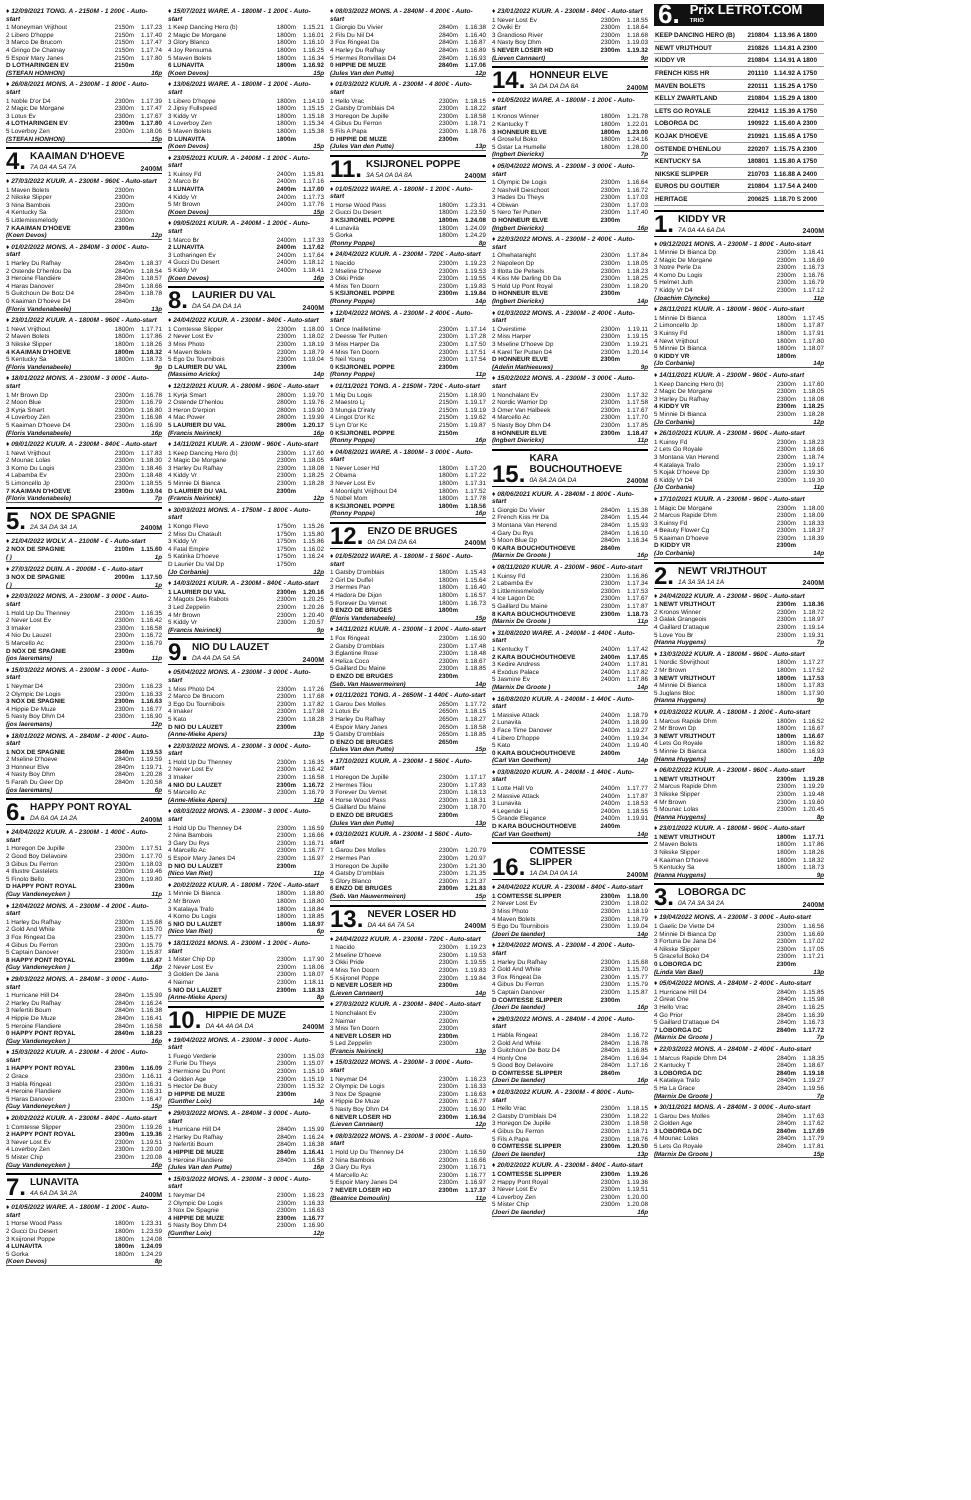♦ 12/09/2021 TONG. A - 2150M - 1 200€ - Auto-start
1 Moneyman Vrijthout 2150m 1.17.23
2 Libero D'hoppe 2150m 1.17.40
3 Marco De Brucom 2150m 1.17.47
4 Gringo De Chatnay 2150m 1.17.74
5 Espoir Mary Janes 2150m 1.17.80
D LOTHARINGEN EV 2150m
(STEFAN HONHON) 16p
♦ 26/08/2021 MONS. A - 2300M - 1 800€ - Auto-start
1 Noble D'or D4 2300m 1.17.39
2 Magic De Morgane 2300m 1.17.47
3 Lotus Ev 2300m 1.17.67
4 LOTHARINGEN EV 2300m 1.17.80
5 Loverboy Zen 2300m 1.18.06
(STEFAN HONHON) 15p
4. KAAIMAN D'HOEVE
7A 0A 4A 5A 7A 2400M
♦ 27/03/2022 KUUR. A - 2300M - 960€ - Auto-start
1 Maven Bolets 2300m
2 Nikske Slipper 2300m
3 Nina Bambois 2300m
4 Kentucky Sa 2300m
5 Littlemissmelody 2300m
7 KAAIMAN D'HOEVE 2300m
(Koen Devos) 12p
♦ 01/02/2022 MONS. A - 2840M - 3 000€ - Auto-start
1 Harley Du Rafhay 2840m 1.18.37
2 Ostende D'henlou Da 2840m 1.18.54
3 Heroine Flandiere 2840m 1.18.57
4 Haras Danover 2840m 1.18.66
5 Guitchoun De Botz D4 2840m 1.18.78
0 Kaaiman D'hoeve D4 2840m
(Floris Vandenabeele) 13p
♦ 23/01/2022 KUUR. A - 1800M - 960€ - Auto-start
1 Newt Vrijthout 1800m 1.17.71
2 Maven Bolets 1800m 1.17.86
3 Nikske Slipper 1800m 1.18.26
4 KAAIMAN D'HOEVE 1800m 1.18.32
5 Kentucky Sa 1800m 1.18.73
(Floris Vandenabeele) 9p
♦ 18/01/2022 MONS. A - 2300M - 3 000€ - Auto-start
1 Mr Brown Dp 2300m 1.16.78
2 Moon Blue 2300m 1.16.79
3 Kyrja Smart 2300m 1.16.80
4 Loverboy Zen 2300m 1.16.98
5 Kaaiman D'hoeve D4 2300m 1.16.99
(Floris Vandenabeele) 16p
♦ 09/01/2022 KUUR. A - 2300M - 840€ - Auto-start
1 Newt Vrijthout 2300m 1.17.83
2 Mounac Lolas 2300m 1.18.30
3 Komo Du Logis 2300m 1.18.46
4 Labamba Ev 2300m 1.18.48
5 Limoncello Jp 2300m 1.18.55
7 KAAIMAN D'HOEVE 2300m 1.19.04
(Floris Vandenabeele) 7p
5. NOX DE SPAGNIE
2A 3A DA 3A 1A 2400M
♦ 21/04/2022 WOLV. A - 2100M - € - Auto-start
2 NOX DE SPAGNIE 2100m 1.15.60
( ) 1p
♦ 27/03/2022 DUIN. A - 2000M - € - Auto-start
3 NOX DE SPAGNIE 2000m 1.17.50
( ) 1p
♦ 22/03/2022 MONS. A - 2300M - 3 000€ - Auto-start
1 Hold Up Du Thenney 2300m 1.16.35
2 Never Lost Ev 2300m 1.16.42
3 Imaker 2300m 1.16.58
4 Nio Du Lauzet 2300m 1.16.72
5 Marcello Ac 2300m 1.16.79
D NOX DE SPAGNIE 2300m
(jos laeremans) 11p
♦ 15/03/2022 MONS. A - 2300M - 3 000€ - Auto-start
1 Neymar D4 2300m 1.16.23
2 Olympic De Logis 2300m 1.16.33
3 NOX DE SPAGNIE 2300m 1.16.63
4 Hippie De Muze 2300m 1.16.77
5 Nasty Boy Dhm D4 2300m 1.16.90
(jos laeremans) 12p
♦ 18/01/2022 MONS. A - 2840M - 2 400€ - Auto-start
1 NOX DE SPAGNIE 2840m 1.19.53
2 Mseline D'hoeve 2840m 1.19.59
3 Honneur Elve 2840m 1.19.71
4 Nasty Boy Dhm 2840m 1.20.28
5 Farah Du Geer Dp 2840m 1.20.58
(jos laeremans) 6p
6. HAPPY PONT ROYAL
DA 8A 0A 1A 2A 2400M
♦ 24/04/2022 KUUR. A - 2300M - 1 400€ - Auto-start
1 Horegon De Jupille 2300m 1.17.51
2 Good Boy Delavoire 2300m 1.17.70
3 Gibus Du Ferron 2300m 1.18.03
4 Illustre Castelets 2300m 1.19.46
5 Finolo Bello 2300m 1.19.80
D HAPPY PONT ROYAL 2300m
(Guy Vandeneycken ) 11p
♦ 12/04/2022 MONS. A - 2300M - 4 200€ - Auto-start
1 Harley Du Rafhay 2300m 1.15.68
2 Gold And White 2300m 1.15.70
3 Fox Ringeat Da 2300m 1.15.77
4 Gibus Du Ferron 2300m 1.15.79
5 Captain Danover 2300m 1.15.87
8 HAPPY PONT ROYAL 2300m 1.16.47
(Guy Vandeneycken ) 16p
♦ 29/03/2022 MONS. A - 2840M - 3 000€ - Auto-start
1 Hurricane Hill D4 2840m 1.15.99
2 Harley Du Rafhay 2840m 1.16.24
3 Nefertiti Boum 2840m 1.16.38
4 Hippie De Muze 2840m 1.16.41
5 Heroine Flandiere 2840m 1.16.58
0 HAPPY PONT ROYAL 2840m 1.18.23
(Guy Vandeneycken ) 16p
♦ 15/03/2022 KUUR. A - 2300M - 4 200€ - Auto-start
1 HAPPY PONT ROYAL 2300m 1.16.09
2 Grace 2300m 1.16.11
3 Habla Ringeat 2300m 1.16.31
4 Heroine Flandiere 2300m 1.16.31
5 Haras Danover 2300m 1.16.47
(Guy Vandeneycken ) 15p
♦ 20/02/2022 KUUR. A - 2300M - 840€ - Auto-start
1 Comtesse Slipper 2300m 1.19.26
2 HAPPY PONT ROYAL 2300m 1.19.36
3 Never Lost Ev 2300m 1.19.51
4 Loverboy Zen 2300m 1.20.00
5 Mister Chip 2300m 1.20.08
(Guy Vandeneycken ) 16p
7. LUNAVITA
4A 6A DA 3A 2A 2400M
♦ 01/05/2022 WARE. A - 1800M - 1 200€ - Auto-start
1 Horse Wood Pass 1800m 1.23.31
2 Gucci Du Desert 1800m 1.23.59
3 Ksijronel Poppe 1800m 1.24.08
4 LUNAVITA 1800m 1.24.09
5 Gorka 1800m 1.24.29
(Koen Devos) 8p
♦ 15/07/2021 WARE. A - 1800M - 1 200€ - Auto-start
1 Keep Dancing Hero (b) 1800m 1.15.21
2 Magic De Morgane 1800m 1.16.01
3 Glory Blanco 1800m 1.16.10
4 Joy Rensuma 1800m 1.16.25
5 Maven Bolets 1800m 1.16.34
6 LUNAVITA 1800m 1.16.92
(Koen Devos) 15p
♦ 13/06/2021 WARE. A - 1800M - 1 200€ - Auto-start
1 Libero D'hoppe 1800m 1.14.19
2 Jipsy Fullspeed 1800m 1.15.15
3 Kiddy Vr 1800m 1.15.18
4 Loverboy Zen 1800m 1.15.34
5 Maven Bolets 1800m 1.15.38
D LUNAVITA 1800m
(Koen Devos) 15p
♦ 23/05/2021 KUUR. A - 2400M - 1 200€ - Auto-start
1 Kuinsy Fd 2400m 1.15.81
2 Marco Br 2400m 1.17.16
3 LUNAVITA 2400m 1.17.60
4 Kiddy Vr 2400m 1.17.73
5 Mr Brown 2400m 1.17.76
(Koen Devos) 15p
♦ 09/05/2021 KUUR. A - 2400M - 1 200€ - Auto-start
1 Marco Br 2400m 1.17.33
2 LUNAVITA 2400m 1.17.62
3 Lotharingen Ev 2400m 1.17.64
4 Gucci Du Desert 2400m 1.18.12
5 Kiddy Vr 2400m 1.18.41
(Koen Devos) 16p
8. LAURIER DU VAL
DA 5A DA DA 1A 2400M
♦ 24/04/2022 KUUR. A - 2300M - 840€ - Auto-start
1 Comtesse Slipper 2300m 1.18.00
2 Never Lost Ev 2300m 1.18.02
3 Miss Photo 2300m 1.18.19
4 Maven Bolets 2300m 1.18.79
5 Ego Du Tournibois 2300m 1.19.04
D LAURIER DU VAL 2300m
(Massimo Arickx) 14p
♦ 12/12/2021 KUUR. A - 2800M - 960€ - Auto-start
1 Kyrja Smart 2800m 1.19.70
2 Ostende D'henlou 2800m 1.19.76
3 Heron D'erpion 2800m 1.19.90
4 Mac Power 2800m 1.19.99
5 LAURIER DU VAL 2800m 1.20.17
(Francis Neirinck) 16p
♦ 14/11/2021 KUUR. A - 2300M - 960€ - Auto-start
1 Keep Dancing Hero (b) 2300m 1.17.60
2 Magic De Morgane 2300m 1.18.05
3 Harley Du Rafhay 2300m 1.18.08
4 Kiddy Vr 2300m 1.18.25
5 Minnie Di Bianca 2300m 1.18.28
D LAURIER DU VAL 2300m
(Francis Neirinck) 12p
♦ 30/03/2021 MONS. A - 1750M - 1 800€ - Auto-start
1 Kongo Flevo 1750m 1.15.26
2 Miss Du Chatault 1750m 1.15.80
3 Kiddy Vr 1750m 1.15.86
4 Fatal Empire 1750m 1.16.02
5 Katinka D'hoeve 1750m 1.16.24
D Laurier Du Val Dp 1750m
(Jo Corbanie) 12p
♦ 14/03/2021 KUUR. A - 2300M - 840€ - Auto-start
1 LAURIER DU VAL 2300m 1.20.16
2 Magots Des Rabots 2300m 1.20.25
3 Led Zeppelin 2300m 1.20.26
4 Mr Brown 2300m 1.20.40
5 Kiddy Vr 2300m 1.20.57
(Francis Neirinck) 9p
9. NIO DU LAUZET
DA 4A DA 5A 5A 2400M
♦ 05/04/2022 MONS. A - 2300M - 3 000€ - Auto-start
1 Miss Photo D4 2300m 1.17.26
2 Marco De Brucom 2300m 1.17.68
3 Ego Du Tournibois 2300m 1.17.82
4 Imaker 2300m 1.17.98
5 Kato 2300m 1.18.28
D NIO DU LAUZET 2300m
(Anne-Mieke Apers) 13p
♦ 22/03/2022 MONS. A - 2300M - 3 000€ - Auto-start
1 Hold Up Du Thenney 2300m 1.16.35
2 Never Lost Ev 2300m 1.16.42
3 Imaker 2300m 1.16.58
4 NIO DU LAUZET 2300m 1.16.72
5 Marcello Ac 2300m 1.16.79
(Anne-Mieke Apers) 11p
♦ 08/03/2022 MONS. A - 2300M - 3 000€ - Auto-start
1 Hold Up Du Thenney D4 2300m 1.16.59
2 Nina Bambois 2300m 1.16.66
3 Gary Du Rys 2300m 1.16.71
4 Marcello Ac 2300m 1.16.77
5 Espoir Mary Janes D4 2300m 1.16.97
D NIO DU LAUZET 2300m
(Nico Van Riet) 11p
♦ 20/02/2022 KUUR. A - 1800M - 720€ - Auto-start
1 Minnie Di Bianca 1800m 1.18.80
2 Mr Brown 1800m 1.18.80
3 Katalaya Trafo 1800m 1.18.84
4 Komo Du Logis 1800m 1.18.85
5 NIO DU LAUZET 1800m 1.18.97
(Nico Van Riet) 6p
♦ 18/11/2021 MONS. A - 2300M - 1 200€ - Auto-start
1 Mister Chip Dp 2300m 1.17.90
2 Never Lost Ev 2300m 1.18.06
3 Golden De Jana 2300m 1.18.07
4 Naimar 2300m 1.18.11
5 NIO DU LAUZET 2300m 1.18.33
(Anne-Mieke Apers) 8p
10. HIPPIE DE MUZE
DA 4A 4A 0A DA 2400M
♦ 19/04/2022 MONS. A - 2300M - 3 000€ - Auto-start
1 Fuego Verderie 2300m 1.15.03
2 Furie Du Theys 2300m 1.15.07
3 Hermione Du Pont 2300m 1.15.10
4 Golden Age 2300m 1.15.19
5 Hector De Bucy 2300m 1.15.32
D HIPPIE DE MUZE 2300m
(Gunther Loix) 14p
♦ 29/03/2022 MONS. A - 2840M - 3 000€ - Auto-start
1 Hurricane Hill D4 2840m 1.15.99
2 Harley Du Rafhay 2840m 1.16.24
3 Nefertiti Boum 2840m 1.16.38
4 HIPPIE DE MUZE 2840m 1.16.41
5 Heroine Flandiere 2840m 1.16.58
(Jules Van den Putte) 16p
♦ 15/03/2022 MONS. A - 2300M - 3 000€ - Auto-start
1 Neymar D4 2300m 1.16.23
2 Olympic De Logis 2300m 1.16.33
3 Nox De Spagnie 2300m 1.16.63
4 HIPPIE DE MUZE 2300m 1.16.77
5 Nasty Boy Dhm D4 2300m 1.16.90
(Gunther Loix) 12p
♦ 08/03/2022 MONS. A - 2840M - 4 200€ - Auto-start
1 Giorgio Du Vivier 2840m 1.16.38
2 Fils Du Nil D4 2840m 1.16.40
3 Fox Ringeat Da 2840m 1.16.87
4 Harley Du Rafhay 2840m 1.16.89
5 Hermes Ronvillais D4 2840m 1.16.93
0 HIPPIE DE MUZE 2840m 1.17.06
(Jules Van den Putte) 12p
♦ 01/03/2022 KUUR. A - 2300M - 4 800€ - Auto-start
1 Hello Vrac 2300m 1.18.15
2 Gatsby D'omblais D4 2300m 1.18.22
3 Horegon De Jupille 2300m 1.18.58
4 Gibus Du Ferron 2300m 1.18.71
5 Fils A Papa 2300m 1.18.76
D HIPPIE DE MUZE 2300m
(Jules Van den Putte) 13p
11. KSIJRONEL POPPE
3A 5A 0A 0A 8A 2400M
♦ 01/05/2022 WARE. A - 1800M - 1 200€ - Auto-start
1 Horse Wood Pass 1800m 1.23.31
2 Gucci Du Desert 1800m 1.23.59
3 KSIJRONEL POPPE 1800m 1.24.08
4 Lunavita 1800m 1.24.09
5 Gorka 1800m 1.24.29
(Ronny Poppe) 8p
♦ 24/04/2022 KUUR. A - 2300M - 720€ - Auto-start
1 Nacido 2300m 1.19.23
2 Mseline D'hoeve 2300m 1.19.53
3 Okki Pride 2300m 1.19.55
4 Miss Ten Doorn 2300m 1.19.83
5 KSIJRONEL POPPE 2300m 1.19.84
(Ronny Poppe) 14p
♦ 12/04/2022 MONS. A - 2300M - 2 400€ - Auto-start
1 Once Inalifetime 2300m 1.17.14
2 Deesse Ter Putten 2300m 1.17.28
3 Miss Harper Da 2300m 1.17.50
4 Miss Ten Doorn 2300m 1.17.51
5 Neil Young 2300m 1.17.54
0 KSIJRONEL POPPE 2300m
(Ronny Poppe) 11p
♦ 01/11/2021 TONG. A - 2150M - 720€ - Auto-start
1 Mig Du Logis 2150m 1.18.90
2 Maestro Lj 2150m 1.19.17
3 Mungia D'iraty 2150m 1.19.19
4 Lingot D'or Kc 2150m 1.19.62
5 Lyn D'or Kc 2150m 1.19.87
0 KSIJRONEL POPPE 2150m
(Ronny Poppe) 16p
♦ 04/08/2021 WARE. A - 1800M - 3 000€ - Auto-start
1 Never Loser Hd 1800m 1.17.20
2 Obama 1800m 1.17.22
3 Never Lost Ev 1800m 1.17.31
4 Moonlight Vrijthout D4 1800m 1.17.52
5 Nobel Mom 1800m 1.17.78
8 KSIJRONEL POPPE 1800m 1.18.56
(Ronny Poppe) 16p
12. ENZO DE BRUGES
0A DA DA DA 6A 2400M
♦ 01/05/2022 WARE. A - 1800M - 1 560€ - Auto-start
1 Gatsby D'omblais 1800m 1.15.43
2 Girl De Duffel 1800m 1.15.64
3 Hermes Pan 1800m 1.16.40
4 Hadora De Dijon 1800m 1.16.57
5 Forever Du Vernet 1800m 1.16.73
0 ENZO DE BRUGES 1800m
(Floris Vandenabeele) 15p
♦ 14/11/2021 KUUR. A - 2300M - 1 200€ - Auto-start
1 Fox Ringeat 2300m 1.16.90
2 Gatsby D'omblais 2300m 1.17.48
3 Eglantine Rose 2300m 1.18.48
4 Heliza Coco 2300m 1.18.67
5 Gaillard Du Maine 2300m 1.18.85
D ENZO DE BRUGES 2300m
(Seb. Van Hauwermeiren) 14p
♦ 01/11/2021 TONG. A - 2650M - 1 440€ - Auto-start
1 Garou Des Molles 2650m 1.17.72
2 Lotus Ev 2650m 1.18.15
3 Harley Du Rafhay 2650m 1.18.27
4 Espoir Mary Janes 2650m 1.18.58
5 Gatsby D'omblais 2650m 1.18.85
D ENZO DE BRUGES 2650m
(Jules Van den Putte) 15p
♦ 17/10/2021 KUUR. A - 2300M - 1 560€ - Auto-start
1 Horegon De Jupille 2300m 1.17.17
2 Hermes Tilou 2300m 1.17.83
3 Forever Du Vernet 2300m 1.18.13
4 Horse Wood Pass 2300m 1.18.31
5 Gaillard Du Maine 2300m 1.18.70
D ENZO DE BRUGES 2300m
(Jules Van den Putte) 13p
♦ 03/10/2021 KUUR. A - 2300M - 1 560€ - Auto-start
1 Garou Des Molles 2300m 1.20.79
2 Hermes Pan 2300m 1.20.97
3 Horegon De Jupille 2300m 1.21.30
4 Gatsby D'omblais 2300m 1.21.35
5 Glory Blanco 2300m 1.21.37
6 ENZO DE BRUGES 2300m 1.21.83
(Seb. Van Hauwermeiren) 15p
13. NEVER LOSER HD
DA 4A 6A 7A 5A 2400M
♦ 24/04/2022 KUUR. A - 2300M - 720€ - Auto-start
1 Nacido 2300m 1.19.23
2 Mseline D'hoeve 2300m 1.19.53
3 Okki Pride 2300m 1.19.55
4 Miss Ten Doorn 2300m 1.19.83
5 Ksijronel Poppe 2300m 1.19.84
D NEVER LOSER HD 2300m
(Lieven Cannaert) 14p
♦ 27/03/2022 KUUR. A - 2300M - 840€ - Auto-start
1 Nonchalant Ev 2300m
2 Naimar 2300m
3 Miss Ten Doorn 2300m
4 NEVER LOSER HD 2300m
5 Led Zeppelin 2300m
(Francis Neirinck) 13p
♦ 15/03/2022 MONS. A - 2300M - 3 000€ - Auto-start
1 Neymar D4 2300m 1.16.23
2 Olympic De Logis 2300m 1.16.33
3 Nox De Spagnie 2300m 1.16.63
4 Hippie De Muze 2300m 1.16.77
5 Nasty Boy Dhm D4 2300m 1.16.90
6 NEVER LOSER HD 2300m 1.16.94
(Lieven Cannaert) 12p
♦ 08/03/2022 MONS. A - 2300M - 3 000€ - Auto-start
1 Hold Up Du Thenney D4 2300m 1.16.59
2 Nina Bambois 2300m 1.16.66
3 Gary Du Rys 2300m 1.16.71
4 Marcello Ac 2300m 1.16.77
5 Espoir Mary Janes D4 2300m 1.16.97
7 NEVER LOSER HD 2300m 1.17.37
(Beatrice Demoulin) 11p
♦ 23/01/2022 KUUR. A - 2300M - 840€ - Auto-start
1 Never Lost Ev 2300m 1.18.55
2 Owiki Er 2300m 1.18.64
3 Grandioso River 2300m 1.18.68
4 Nasty Boy Dhm 2300m 1.19.03
5 NEVER LOSER HD 2300m 1.19.32
(Lieven Cannaert) 9p
14. HONNEUR ELVE
3A DA DA DA 8A 2400M
♦ 01/05/2022 WARE. A - 1800M - 1 200€ - Auto-start
1 Kronos Winner 1800m 1.21.78
2 Kantucky T 1800m 1.22.01
3 HONNEUR ELVE 1800m 1.23.00
4 Groseful Boko 1800m 1.24.16
5 Gstar La Humelle 1800m 1.28.00
(Ingbert Dierickx) 7p
♦ 05/04/2022 MONS. A - 2300M - 3 000€ - Auto-start
1 Olympic De Logis 2300m 1.16.64
2 Nashvill Dieschoot 2300m 1.16.72
3 Hades Du Theys 2300m 1.17.03
4 Obiwan 2300m 1.17.03
5 Nero Ter Putten 2300m 1.17.40
D HONNEUR ELVE 2300m
(Ingbert Dierickx) 16p
♦ 22/03/2022 MONS. A - 2300M - 2 400€ - Auto-start
1 Ohwhatanight 2300m 1.17.84
2 Napoleon Dp 2300m 1.18.05
3 Illotta De Pelsels 2300m 1.18.23
4 Kiss Me Darling Db Da 2300m 1.18.25
5 Hold Up Pont Royal 2300m 1.18.29
D HONNEUR ELVE 2300m
(Ingbert Dierickx) 14p
♦ 01/03/2022 MONS. A - 2300M - 2 400€ - Auto-start
1 Overstime 2300m 1.19.11
2 Miss Harper 2300m 1.19.15
3 Mseline D'hoeve Dp 2300m 1.19.21
4 Karel Ter Putten D4 2300m 1.20.14
D HONNEUR ELVE 2300m
(Adelin Mathieeuws) 9p
♦ 15/02/2022 MONS. A - 2300M - 3 000€ - Auto-start
1 Nonchalant Ev 2300m 1.17.32
2 Nordic Warrior Dp 2300m 1.17.58
3 Omer Van Halbeek 2300m 1.17.67
4 Marcello Ac 2300m 1.17.70
5 Nasty Boy Dhm D4 2300m 1.17.85
8 HONNEUR ELVE 2300m 1.18.47
(Ingbert Dierickx) 11p
15. KARA BOUCHOUTHOEVE
0A 8A 2A 0A DA 2400M
♦ 08/06/2021 KUUR. A - 2840M - 1 800€ - Auto-start
1 Giorgio Du Vivier 2840m 1.15.38
2 French Kiss Hr Da 2840m 1.15.44
3 Montana Van Herend 2840m 1.15.93
4 Gary Du Rys 2840m 1.16.10
5 Moon Blue Dp 2840m 1.16.34
0 KARA BOUCHOUTHOEVE 2840m
(Marnix De Groote ) 16p
♦ 08/11/2020 KUUR. A - 2300M - 960€ - Auto-start
1 Kuinsy Fd 2300m 1.16.86
2 Labamba Ev 2300m 1.17.34
3 Littlemissmelody 2300m 1.17.53
4 Ice Lagon Dc 2300m 1.17.67
5 Gaillard Du Maine 2300m 1.17.87
8 KARA BOUCHOUTHOEVE 2300m 1.18.73
(Marnix De Groote ) 11p
♦ 31/08/2020 WARE. A - 2400M - 1 440€ - Auto-start
1 Kentucky T 2400m 1.17.42
2 KARA BOUCHOUTHOEVE 2400m 1.17.65
3 Kedire Andress 2400m 1.17.81
4 Exodus Palace 2400m 1.17.82
5 Jasmine Ev 2400m 1.17.86
(Marnix De Groote ) 14p
♦ 16/08/2020 KUUR. A - 2400M - 1 440€ - Auto-start
1 Massive Attack 2400m 1.18.79
2 Lunavita 2400m 1.18.99
3 Face Time Danover 2400m 1.19.27
4 Libero D'hoppe 2400m 1.19.34
5 Kato 2400m 1.19.40
0 KARA BOUCHOUTHOEVE 2400m
(Carl Van Goethem) 14p
♦ 03/08/2020 KUUR. A - 2400M - 1 440€ - Auto-start
1 Lotte Hall Vo 2400m 1.17.77
2 Massive Attack 2400m 1.17.87
3 Lunavita 2400m 1.18.53
4 Legende Lj 2400m 1.18.55
5 Grande Elegance 2400m 1.19.91
D KARA BOUCHOUTHOEVE 2400m
(Carl Van Goethem) 14p
16. COMTESSE SLIPPER
1A DA DA 0A 1A 2400M
♦ 24/04/2022 KUUR. A - 2300M - 840€ - Auto-start
1 COMTESSE SLIPPER 2300m 1.18.00
2 Never Lost Ev 2300m 1.18.02
3 Miss Photo 2300m 1.18.19
4 Maven Bolets 2300m 1.18.79
5 Ego Du Tournibois 2300m 1.19.04
(Joeri De Iaender) 14p
♦ 12/04/2022 MONS. A - 2300M - 4 200€ - Auto-start
1 Harley Du Rafhay 2300m 1.15.68
2 Gold And White 2300m 1.15.70
3 Fox Ringeat Da 2300m 1.15.77
4 Gibus Du Ferron 2300m 1.15.79
5 Captain Danover 2300m 1.15.87
D COMTESSE SLIPPER 2300m
(Joeri De Iaender) 16p
♦ 29/03/2022 MONS. A - 2840M - 4 200€ - Auto-start
1 Habla Ringeat 2840m 1.16.72
2 Gold And White 2840m 1.16.78
3 Guitchoun De Botz D4 2840m 1.16.85
4 Honly One 2840m 1.16.94
5 Good Boy Delavoire 2840m 1.17.16
D COMTESSE SLIPPER 2840m
(Joeri De Iaender) 16p
♦ 01/03/2022 KUUR. A - 2300M - 4 800€ - Auto-start
1 Hello Vrac 2300m 1.18.15
2 Gatsby D'omblais D4 2300m 1.18.22
3 Horegon De Jupille 2300m 1.18.58
4 Gibus Du Ferron 2300m 1.18.71
5 Fils A Papa 2300m 1.18.76
0 COMTESSE SLIPPER 2300m 1.20.50
(Joeri De Iaender) 13p
♦ 20/02/2022 KUUR. A - 2300M - 840€ - Auto-start
1 COMTESSE SLIPPER 2300m 1.19.26
2 Happy Pont Royal 2300m 1.19.36
3 Never Lost Ev 2300m 1.19.51
4 Loverboy Zen 2300m 1.20.00
5 Mister Chip 2300m 1.20.08
(Joeri De Iaender) 16p
6. Prix LETROT.COM TRIO
| KEEP DANCING HERO (B) | 210804 | 1.13.96 A 1800 |
| NEWT VRIJTHOUT | 210826 | 1.14.81 A 2300 |
| KIDDY VR | 210804 | 1.14.91 A 1800 |
| FRENCH KISS HR | 201110 | 1.14.92 A 1750 |
| MAVEN BOLETS | 220111 | 1.15.25 A 1750 |
| KELLY ZWARTLAND | 210804 | 1.15.29 A 1800 |
| LETS GO ROYALE | 220412 | 1.15.39 A 1750 |
| LOBORGA DC | 190922 | 1.15.60 A 2300 |
| KOJAK D'HOEVE | 210921 | 1.15.65 A 1750 |
| OSTENDE D'HENLOU | 220207 | 1.15.75 A 2300 |
| KENTUCKY SA | 180801 | 1.15.80 A 1750 |
| NIKSKE SLIPPER | 210703 | 1.16.88 A 2400 |
| EUROS DU GOUTIER | 210804 | 1.17.54 A 2400 |
| HERITAGE | 200625 | 1.18.70 S 2000 |
1. KIDDY VR
7A 0A 4A 6A DA 2400M
♦ 09/12/2021 MONS. A - 2300M - 1 800€ - Auto-start
1 Minnie Di Bianca Dp 2300m 1.16.41
2 Magic De Morgane 2300m 1.16.69
3 Notre Perle Da 2300m 1.16.73
4 Komo Du Logis 2300m 1.16.76
5 Helmet Juth 2300m 1.16.79
7 Kiddy Vr D4 2300m 1.17.12
(Joachim Clyncke) 11p
♦ 28/11/2021 KUUR. A - 1800M - 960€ - Auto-start
1 Minnie Di Bianca 1800m 1.17.45
2 Limoncello Jp 1800m 1.17.87
3 Kuinsy Fd 1800m 1.17.91
4 Newt Vrijthout 1800m 1.17.80
5 Minnie Di Bianca 1800m 1.18.07
0 KIDDY VR 1800m
(Jo Corbanie) 14p
♦ 14/11/2021 KUUR. A - 2300M - 960€ - Auto-start
1 Keep Dancing Hero (b) 2300m 1.17.60
2 Magic De Morgane 2300m 1.18.05
3 Harley Du Rafhay 2300m 1.18.08
4 KIDDY VR 2300m 1.18.25
5 Minnie Di Bianca 2300m 1.18.28
(Jo Corbanie) 12p
♦ 26/10/2021 KUUR. A - 2300M - 960€ - Auto-start
1 Kuinsy Fd 2300m 1.18.23
2 Lets Go Royale 2300m 1.18.66
3 Montana Van Herend 2300m 1.18.74
4 Katalaya Trafo 2300m 1.19.17
5 Kojak D'hoeve Dp 2300m 1.19.30
6 Kiddy Vr D4 2300m 1.19.30
(Jo Corbanie) 11p
♦ 17/10/2021 KUUR. A - 2300M - 960€ - Auto-start
1 Magic De Morgane 2300m 1.18.00
2 Marcus Rapide Dhm 2300m 1.18.09
3 Kuinsy Fd 2300m 1.18.33
4 Beauty Flower Cg 2300m 1.18.37
5 Kaaiman D'hoeve 2300m 1.18.39
D KIDDY VR 2300m
(Jo Corbanie) 14p
2. NEWT VRIJTHOUT
1A 3A 3A 1A 1A 2400M
♦ 24/04/2022 KUUR. A - 2300M - 960€ - Auto-start
1 NEWT VRIJTHOUT 2300m 1.18.36
2 Kronos Winner 2300m 1.18.72
3 Galak Grangeois 2300m 1.18.97
4 Gaillard D'attaque 2300m 1.19.14
5 Love You Br 2300m 1.19.31
(Hanna Huygens) 7p
♦ 13/03/2022 KUUR. A - 1800M - 960€ - Auto-start
1 Nordic Sbvrijthout 1800m 1.17.27
2 Mr Brown 1800m 1.17.52
3 NEWT VRIJTHOUT 1800m 1.17.53
4 Minnie Di Bianca 1800m 1.17.83
5 Juglans Bloc 1800m 1.17.90
(Hanna Huygens) 9p
♦ 01/03/2022 KUUR. A - 1800M - 1 200€ - Auto-start
1 Marcus Rapide Dhm 1800m 1.16.52
2 Mr Brown Dp 1800m 1.16.67
3 NEWT VRIJTHOUT 1800m 1.16.67
4 Lets Go Royale 1800m 1.16.82
5 Minnie Di Bianca 1800m 1.16.93
(Hanna Huygens) 10p
♦ 06/02/2022 KUUR. A - 2300M - 960€ - Auto-start
1 NEWT VRIJTHOUT 2300m 1.19.28
2 Marcus Rapide Dhm 2300m 1.19.29
3 Nikske Slipper 2300m 1.19.48
4 Mr Brown 2300m 1.19.60
5 Mounac Lolas 2300m 1.20.45
(Hanna Huygens) 8p
♦ 23/01/2022 KUUR. A - 1800M - 960€ - Auto-start
1 NEWT VRIJTHOUT 1800m 1.17.71
2 Maven Bolets 1800m 1.17.86
3 Nikske Slipper 1800m 1.18.26
4 Kaaiman D'hoeve 1800m 1.18.32
5 Kentucky Sa 1800m 1.18.73
(Hanna Huygens) 9p
3. LOBORGA DC
0A 7A 3A 3A 2A 2400M
♦ 19/04/2022 MONS. A - 2300M - 3 000€ - Auto-start
1 Gaelic De Viette D4 2300m 1.16.56
2 Minnie Di Bianca Dp 2300m 1.16.69
3 Fortuna De Jana D4 2300m 1.17.02
4 Nikske Slipper 2300m 1.17.05
5 Graceful Boko D4 2300m 1.17.21
0 LOBORGA DC 2300m
(Linda Van Bael) 13p
♦ 05/04/2022 MONS. A - 2840M - 2 400€ - Auto-start
1 Hurricane Hill D4 2840m 1.15.85
2 Great One 2840m 1.15.98
3 Hello Vrac 2840m 1.16.25
4 Go Prior 2840m 1.16.39
5 Gaillard D'attaque D4 2840m 1.16.73
7 LOBORGA DC 2840m 1.17.72
(Marnix De Groote ) 7p
♦ 22/03/2022 MONS. A - 2840M - 2 400€ - Auto-start
1 Marcus Rapide Dhm D4 2840m 1.18.35
2 Kantucky T 2840m 1.18.67
3 LOBORGA DC 2840m 1.19.18
4 Katalaya Trafo 2840m 1.19.27
5 Ha La Grace 2840m 1.19.56
(Marnix De Groote ) 7p
♦ 30/11/2021 MONS. A - 2840M - 3 000€ - Auto-start
1 Garou Des Molles 2840m 1.17.63
2 Golden Age 2840m 1.17.62
3 LOBORGA DC 2840m 1.17.69
4 Mounac Lolas 2840m 1.17.79
5 Lets Go Royale 2840m 1.17.81
(Marnix De Groote ) 15p